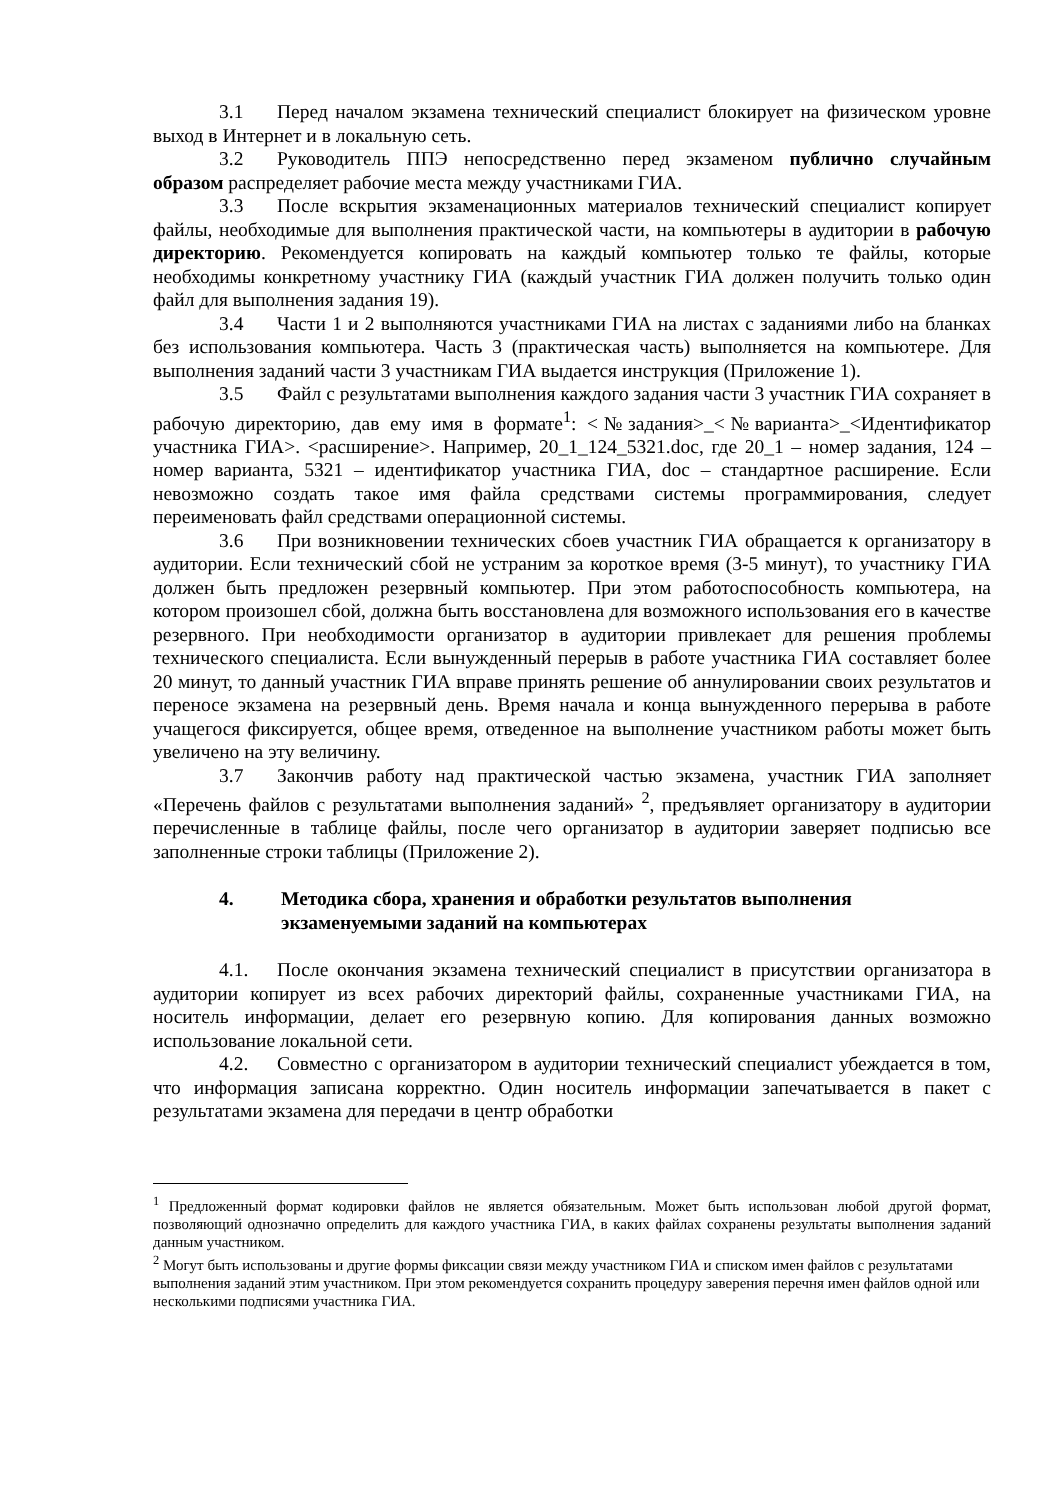3.1 Перед началом экзамена технический специалист блокирует на физическом уровне выход в Интернет и в локальную сеть.
3.2 Руководитель ППЭ непосредственно перед экзаменом публично случайным образом распределяет рабочие места между участниками ГИА.
3.3 После вскрытия экзаменационных материалов технический специалист копирует файлы, необходимые для выполнения практической части, на компьютеры в аудитории в рабочую директорию. Рекомендуется копировать на каждый компьютер только те файлы, которые необходимы конкретному участнику ГИА (каждый участник ГИА должен получить только один файл для выполнения задания 19).
3.4 Части 1 и 2 выполняются участниками ГИА на листах с заданиями либо на бланках без использования компьютера. Часть 3 (практическая часть) выполняется на компьютере. Для выполнения заданий части 3 участникам ГИА выдается инструкция (Приложение 1).
3.5 Файл с результатами выполнения каждого задания части 3 участник ГИА сохраняет в рабочую директорию, дав ему имя в формате<sup>1</sup>: <№задания>_<№варианта>_<Идентификатор участника ГИА>. <расширение>. Например, 20_1_124_5321.doc, где 20_1 – номер задания, 124 – номер варианта, 5321 – идентификатор участника ГИА, doc – стандартное расширение. Если невозможно создать такое имя файла средствами системы программирования, следует переименовать файл средствами операционной системы.
3.6 При возникновении технических сбоев участник ГИА обращается к организатору в аудитории. Если технический сбой не устраним за короткое время (3-5 минут), то участнику ГИА должен быть предложен резервный компьютер. При этом работоспособность компьютера, на котором произошел сбой, должна быть восстановлена для возможного использования его в качестве резервного. При необходимости организатор в аудитории привлекает для решения проблемы технического специалиста. Если вынужденный перерыв в работе участника ГИА составляет более 20 минут, то данный участник ГИА вправе принять решение об аннулировании своих результатов и переносе экзамена на резервный день. Время начала и конца вынужденного перерыва в работе учащегося фиксируется, общее время, отведенное на выполнение участником работы может быть увеличено на эту величину.
3.7 Закончив работу над практической частью экзамена, участник ГИА заполняет «Перечень файлов с результатами выполнения заданий» <sup>2</sup>, предъявляет организатору в аудитории перечисленные в таблице файлы, после чего организатор в аудитории заверяет подписью все заполненные строки таблицы (Приложение 2).
4. Методика сбора, хранения и обработки результатов выполнения экзаменуемыми заданий на компьютерах
4.1. После окончания экзамена технический специалист в присутствии организатора в аудитории копирует из всех рабочих директорий файлы, сохраненные участниками ГИА, на носитель информации, делает его резервную копию. Для копирования данных возможно использование локальной сети.
4.2. Совместно с организатором в аудитории технический специалист убеждается в том, что информация записана корректно. Один носитель информации запечатывается в пакет с результатами экзамена для передачи в центр обработки
<sup>1</sup> Предложенный формат кодировки файлов не является обязательным. Может быть использован любой другой формат, позволяющий однозначно определить для каждого участника ГИА, в каких файлах сохранены результаты выполнения заданий данным участником.
<sup>2</sup> Могут быть использованы и другие формы фиксации связи между участником ГИА и списком имен файлов с результатами выполнения заданий этим участником. При этом рекомендуется сохранить процедуру заверения перечня имен файлов одной или несколькими подписями участника ГИА.